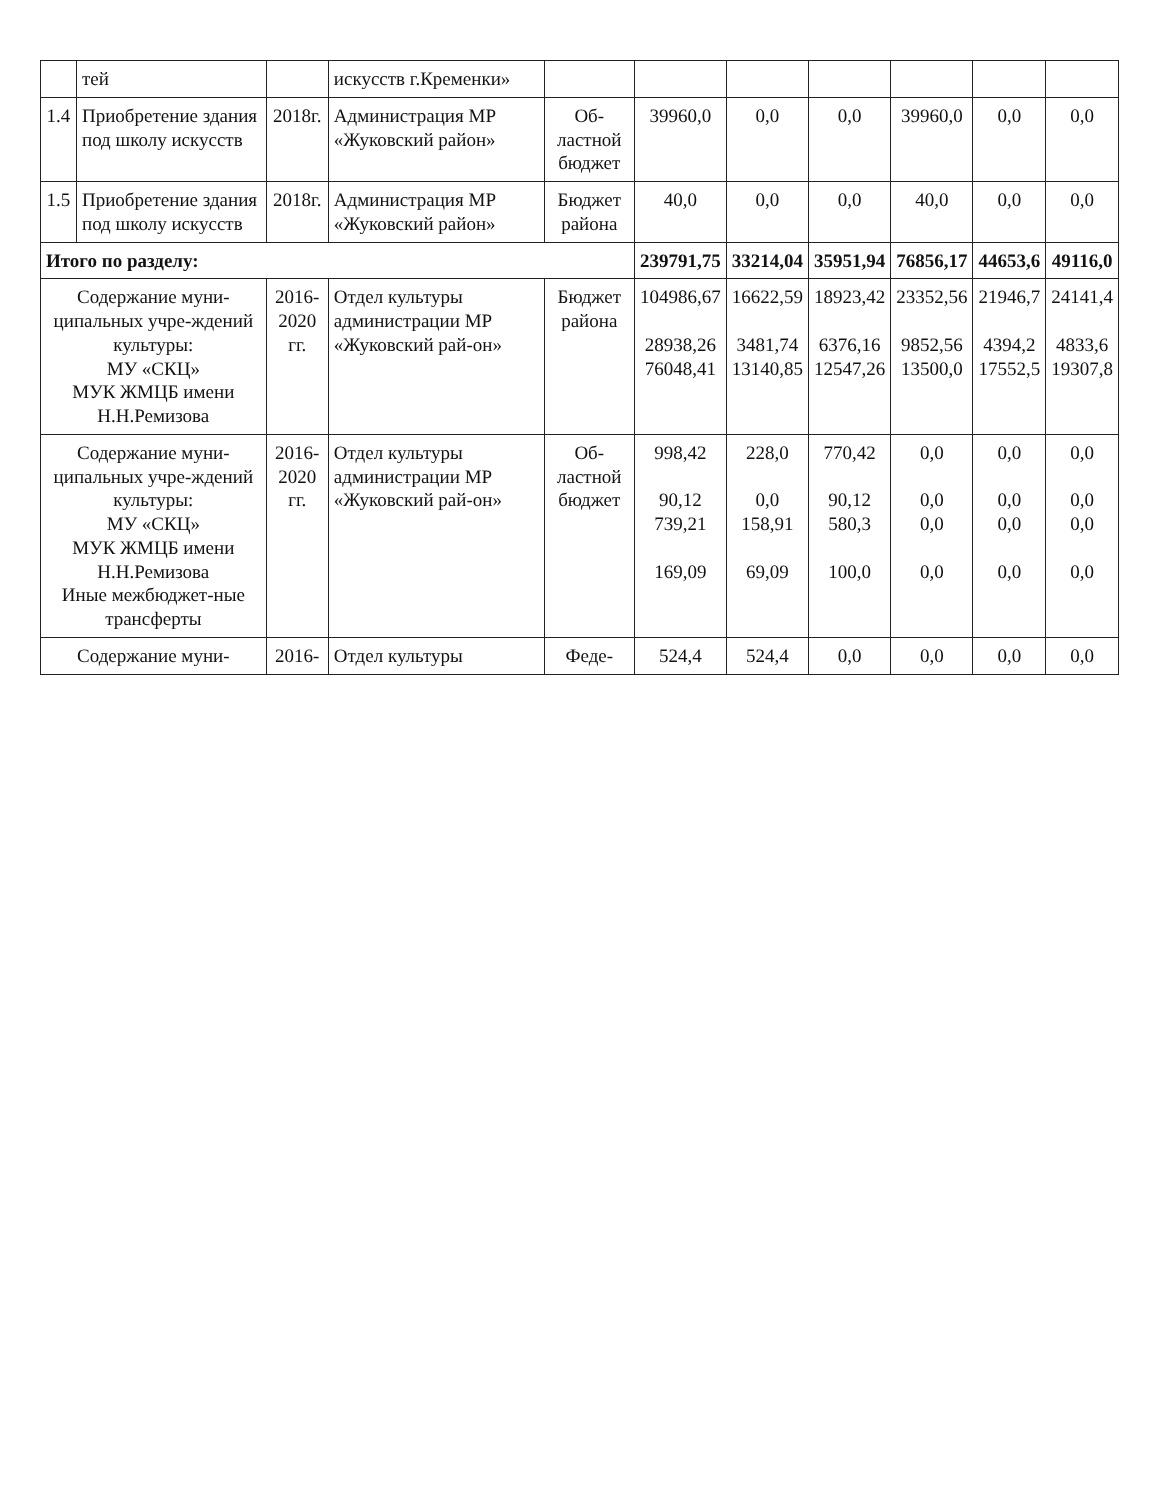| | тей | | искусств г.Кременки» | | | | | | | |
| 1.4 | Приобретение здания под школу искусств | 2018г. | Администрация МР «Жуковский район» | Об- ластной бюджет | 39960,0 | 0,0 | 0,0 | 39960,0 | 0,0 | 0,0 |
| 1.5 | Приобретение здания под школу искусств | 2018г. | Администрация МР «Жуковский район» | Бюджет района | 40,0 | 0,0 | 0,0 | 40,0 | 0,0 | 0,0 |
| Итого по разделу: | | | | | 239791,75 | 33214,04 | 35951,94 | 76856,17 | 44653,6 | 49116,0 |
| Содержание муни-ципальных учре-ждений культуры: МУ «СКЦ» МУК ЖМЦБ имени Н.Н.Ремизова | | 2016- 2020 гг. | Отдел культуры администрации МР «Жуковский рай-он» | Бюджет района | 104986,67 28938,26 76048,41 | 16622,59 3481,74 13140,85 | 18923,42 6376,16 12547,26 | 23352,56 9852,56 13500,0 | 21946,7 4394,2 17552,5 | 24141,4 4833,6 19307,8 |
| Содержание муни-ципальных учре-ждений культуры: МУ «СКЦ» МУК ЖМЦБ имени Н.Н.Ремизова Иные межбюджет-ные трансферты | | 2016- 2020 гг. | Отдел культуры администрации МР «Жуковский рай-он» | Об- ластной бюджет | 998,42 90,12 739,21 169,09 | 228,0 0,0 158,91 69,09 | 770,42 90,12 580,3 100,0 | 0,0 0,0 0,0 0,0 | 0,0 0,0 0,0 0,0 | 0,0 0,0 0,0 0,0 |
| Содержание муни- | | 2016- | Отдел культуры | Феде- | 524,4 | 524,4 | 0,0 | 0,0 | 0,0 | 0,0 |